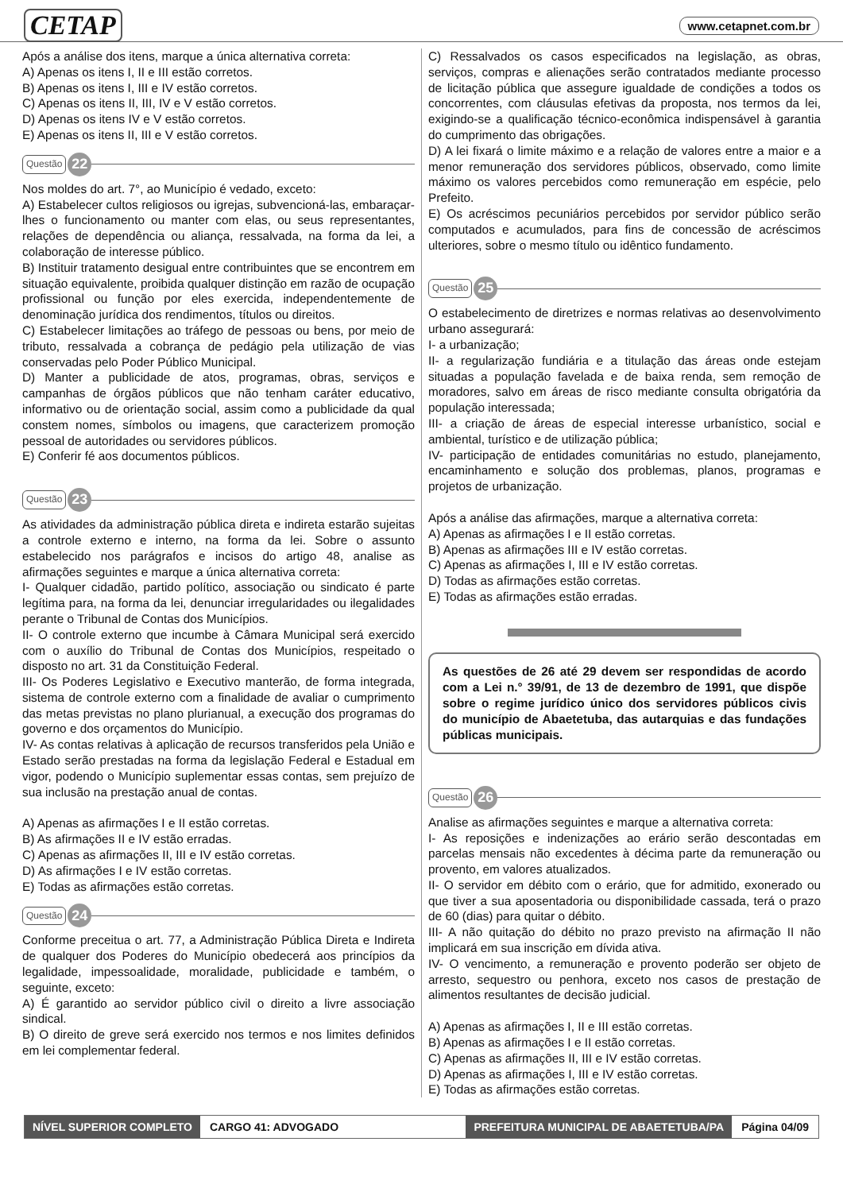CETAP www.cetapnet.com.br
Após a análise dos itens, marque a única alternativa correta:
A) Apenas os itens I, II e III estão corretos.
B) Apenas os itens I, III e IV estão corretos.
C) Apenas os itens II, III, IV e V estão corretos.
D) Apenas os itens IV e V estão corretos.
E) Apenas os itens II, III e V estão corretos.
Questão 22
Nos moldes do art. 7°, ao Município é vedado, exceto:
A) Estabelecer cultos religiosos ou igrejas, subvencioná-las, embaraçar-lhes o funcionamento ou manter com elas, ou seus representantes, relações de dependência ou aliança, ressalvada, na forma da lei, a colaboração de interesse público.
B) Instituir tratamento desigual entre contribuintes que se encontrem em situação equivalente, proibida qualquer distinção em razão de ocupação profissional ou função por eles exercida, independentemente de denominação jurídica dos rendimentos, títulos ou direitos.
C) Estabelecer limitações ao tráfego de pessoas ou bens, por meio de tributo, ressalvada a cobrança de pedágio pela utilização de vias conservadas pelo Poder Público Municipal.
D) Manter a publicidade de atos, programas, obras, serviços e campanhas de órgãos públicos que não tenham caráter educativo, informativo ou de orientação social, assim como a publicidade da qual constem nomes, símbolos ou imagens, que caracterizem promoção pessoal de autoridades ou servidores públicos.
E) Conferir fé aos documentos públicos.
Questão 23
As atividades da administração pública direta e indireta estarão sujeitas a controle externo e interno, na forma da lei. Sobre o assunto estabelecido nos parágrafos e incisos do artigo 48, analise as afirmações seguintes e marque a única alternativa correta:
I- Qualquer cidadão, partido político, associação ou sindicato é parte legítima para, na forma da lei, denunciar irregularidades ou ilegalidades perante o Tribunal de Contas dos Municípios.
II- O controle externo que incumbe à Câmara Municipal será exercido com o auxílio do Tribunal de Contas dos Municípios, respeitado o disposto no art. 31 da Constituição Federal.
III- Os Poderes Legislativo e Executivo manterão, de forma integrada, sistema de controle externo com a finalidade de avaliar o cumprimento das metas previstas no plano plurianual, a execução dos programas do governo e dos orçamentos do Município.
IV- As contas relativas à aplicação de recursos transferidos pela União e Estado serão prestadas na forma da legislação Federal e Estadual em vigor, podendo o Município suplementar essas contas, sem prejuízo de sua inclusão na prestação anual de contas.
A) Apenas as afirmações I e II estão corretas.
B) As afirmações II e IV estão erradas.
C) Apenas as afirmações II, III e IV estão corretas.
D) As afirmações I e IV estão corretas.
E) Todas as afirmações estão corretas.
Questão 24
Conforme preceitua o art. 77, a Administração Pública Direta e Indireta de qualquer dos Poderes do Município obedecerá aos princípios da legalidade, impessoalidade, moralidade, publicidade e também, o seguinte, exceto:
A) É garantido ao servidor público civil o direito a livre associação sindical.
B) O direito de greve será exercido nos termos e nos limites definidos em lei complementar federal.
C) Ressalvados os casos especificados na legislação, as obras, serviços, compras e alienações serão contratados mediante processo de licitação pública que assegure igualdade de condições a todos os concorrentes, com cláusulas efetivas da proposta, nos termos da lei, exigindo-se a qualificação técnico-econômica indispensável à garantia do cumprimento das obrigações.
D) A lei fixará o limite máximo e a relação de valores entre a maior e a menor remuneração dos servidores públicos, observado, como limite máximo os valores percebidos como remuneração em espécie, pelo Prefeito.
E) Os acréscimos pecuniários percebidos por servidor público serão computados e acumulados, para fins de concessão de acréscimos ulteriores, sobre o mesmo título ou idêntico fundamento.
Questão 25
O estabelecimento de diretrizes e normas relativas ao desenvolvimento urbano assegurará:
I- a urbanização;
II- a regularização fundiária e a titulação das áreas onde estejam situadas a população favelada e de baixa renda, sem remoção de moradores, salvo em áreas de risco mediante consulta obrigatória da população interessada;
III- a criação de áreas de especial interesse urbanístico, social e ambiental, turístico e de utilização pública;
IV- participação de entidades comunitárias no estudo, planejamento, encaminhamento e solução dos problemas, planos, programas e projetos de urbanização.
Após a análise das afirmações, marque a alternativa correta:
A) Apenas as afirmações I e II estão corretas.
B) Apenas as afirmações III e IV estão corretas.
C) Apenas as afirmações I, III e IV estão corretas.
D) Todas as afirmações estão corretas.
E) Todas as afirmações estão erradas.
As questões de 26 até 29 devem ser respondidas de acordo com a Lei n.° 39/91, de 13 de dezembro de 1991, que dispõe sobre o regime jurídico único dos servidores públicos civis do município de Abaetetuba, das autarquias e das fundações públicas municipais.
Questão 26
Analise as afirmações seguintes e marque a alternativa correta:
I- As reposições e indenizações ao erário serão descontadas em parcelas mensais não excedentes à décima parte da remuneração ou provento, em valores atualizados.
II- O servidor em débito com o erário, que for admitido, exonerado ou que tiver a sua aposentadoria ou disponibilidade cassada, terá o prazo de 60 (dias) para quitar o débito.
III- A não quitação do débito no prazo previsto na afirmação II não implicará em sua inscrição em dívida ativa.
IV- O vencimento, a remuneração e provento poderão ser objeto de arresto, sequestro ou penhora, exceto nos casos de prestação de alimentos resultantes de decisão judicial.
A) Apenas as afirmações I, II e III estão corretas.
B) Apenas as afirmações I e II estão corretas.
C) Apenas as afirmações II, III e IV estão corretas.
D) Apenas as afirmações I, III e IV estão corretas.
E) Todas as afirmações estão corretas.
NÍVEL SUPERIOR COMPLETO CARGO 41: ADVOGADO PREFEITURA MUNICIPAL DE ABAETETUBA/PA Página 04/09